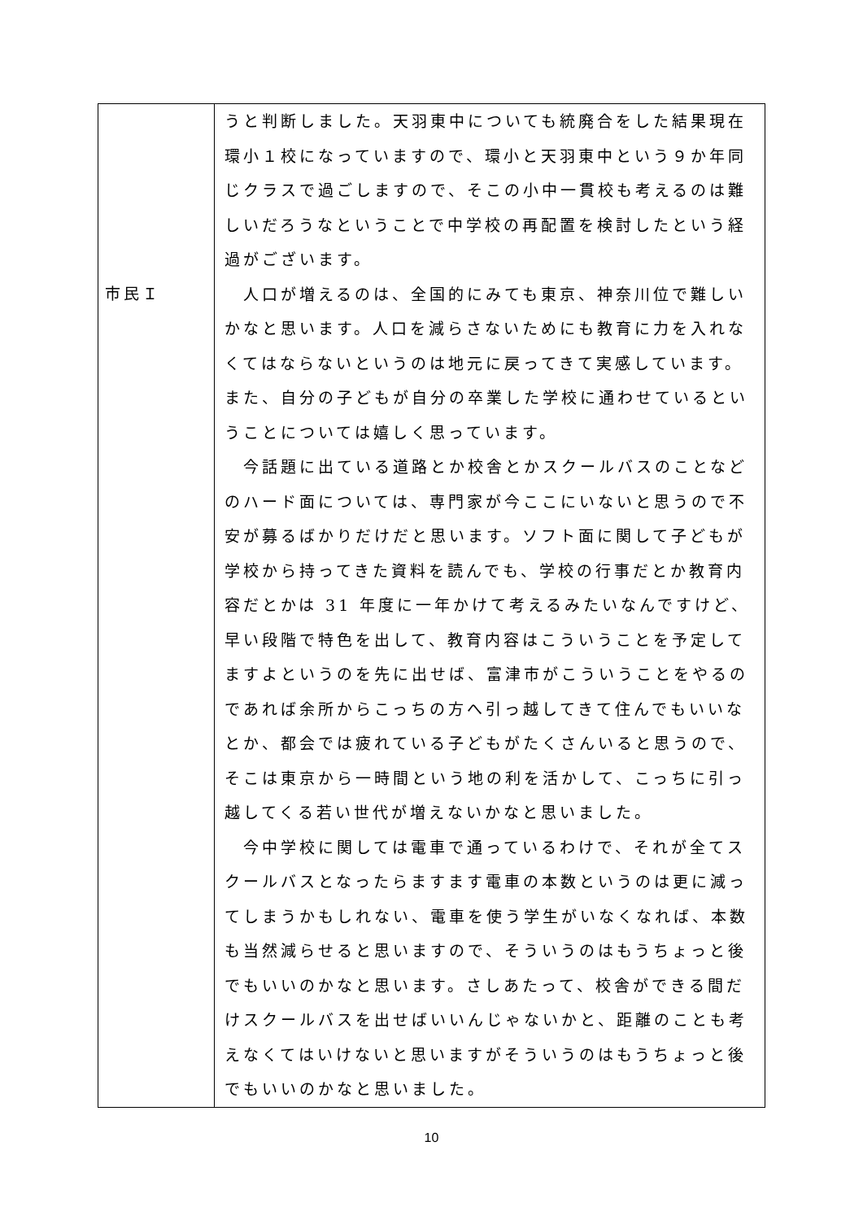| 市民Ｉ | うと判断しました。天羽東中についても統廃合をした結果現在環小１校になっていますので、環小と天羽東中という９か年同じクラスで過ごしますので、そこの小中一貫校も考えるのは難しいだろうなということで中学校の再配置を検討したという経過がございます。 人口が増えるのは、全国的にみても東京、神奈川位で難しいかなと思います。人口を減らさないためにも教育に力を入れなくてはならないというのは地元に戻ってきて実感しています。また、自分の子どもが自分の卒業した学校に通わせているということについては嬉しく思っています。 今話題に出ている道路とか校舎とかスクールバスのことなどのハード面については、専門家が今ここにいないと思うので不安が募るばかりだけだと思います。ソフト面に関して子どもが学校から持ってきた資料を読んでも、学校の行事だとか教育内容だとかは 31 年度に一年かけて考えるみたいなんですけど、早い段階で特色を出して、教育内容はこういうことを予定してますよというのを先に出せば、富津市がこういうことをやるのであれば余所からこっちの方へ引っ越してきて住んでもいいなとか、都会では疲れている子どもがたくさんいると思うので、そこは東京から一時間という地の利を活かして、こっちに引っ越してくる若い世代が増えないかなと思いました。 今中学校に関しては電車で通っているわけで、それが全てスクールバスとなったらますます電車の本数というのは更に減ってしまうかもしれない、電車を使う学生がいなくなれば、本数も当然減らせると思いますので、そういうのはもうちょっと後でもいいのかなと思います。さしあたって、校舎ができる間だけスクールバスを出せばいいんじゃないかと、距離のことも考えなくてはいけないと思いますがそういうのはもうちょっと後でもいいのかなと思いました。 |
10